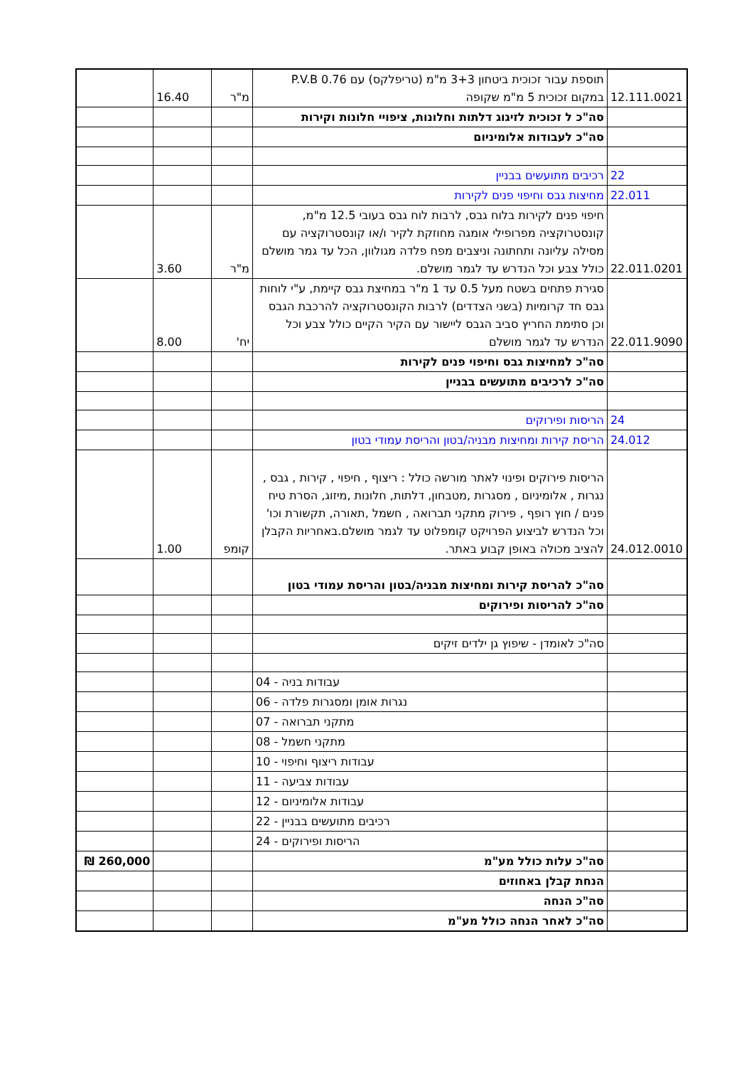| 12.111.0021 | תוספת עבור זכוכית ביטחון 3+3 מ"מ (טריפלקס) עם P.V.B 0.76 במקום זכוכית 5 מ"מ שקופה | מ"ר | 16.40 | |
| | סה"כ ל זכוכית לזיגוג דלתות וחלונות, ציפויי חלונות וקירות | | | |
| | סה"כ לעבודות אלומיניום | | | |
| 22 | רכיבים מתועשים בבניין | | | |
| 22.011 | מחיצות גבס וחיפוי פנים לקירות | | | |
| 22.011.0201 | חיפוי פנים לקירות בלוח גבס, לרבות לוח גבס בעובי 12.5 מ"מ, קונסטרוקציה מפרופילי אומגה מחוזקת לקיר ו/או קונסטרוקציה עם מסילה עליונה ותחתונה וניצבים מפח פלדה מגולוון, הכל עד גמר מושלם כולל צבע וכל הנדרש עד לגמר מושלם. | מ"ר | 3.60 | |
| 22.011.9090 | סגירת פתחים בשטח מעל 0.5 עד 1 מ"ר במחיצת גבס קיימת, ע"י לוחות גבס חד קרומיות (בשני הצדדים) לרבות הקונסטרוקציה להרכבת הגבס וכן סתימת החריץ סביב הגבס ליישור עם הקיר הקיים כולל צבע וכל הנדרש עד לגמר מושלם | יח' | 8.00 | |
| | סה"כ למחיצות גבס וחיפוי פנים לקירות | | | |
| | סה"כ לרכיבים מתועשים בבניין | | | |
| 24 | הריסות ופירוקים | | | |
| 24.012 | הריסת קירות ומחיצות מבניה/בטון והריסת עמודי בטון | | | |
| 24.012.0010 | הריסות פירוקים ופינוי לאתר מורשה כולל : ריצוף , חיפוי , קירות , גבס , נגרות , אלומיניום , מסגרות ,מטבחון, דלתות, חלונות ,מיזוג, הסרת טיח פנים / חוץ רופף , פירוק מתקני תברואה , חשמל ,תאורה, תקשורת וכו' וכל הנדרש לביצוע הפרויקט קומפלוט עד לגמר מושלם.באחריות הקבלן להציב מכולה באופן קבוע באתר. | קומפ | 1.00 | |
| | סה"כ להריסת קירות ומחיצות מבניה/בטון והריסת עמודי בטון | | | |
| | סה"כ להריסות ופירוקים | | | |
| | סה"כ לאומדן - שיפוץ גן ילדים זיקים | | | |
| | עבודות בניה - 04 | | | |
| | נגרות אומן ומסגרות פלדה - 06 | | | |
| | מתקני תברואה - 07 | | | |
| | מתקני חשמל - 08 | | | |
| | עבודות ריצוף וחיפוי - 10 | | | |
| | עבודות צביעה - 11 | | | |
| | עבודות אלומיניום - 12 | | | |
| | רכיבים מתועשים בבניין - 22 | | | |
| | הריסות ופירוקים - 24 | | | |
| | סה"כ עלות כולל מע"מ | | | 260,000 ₪ |
| | הנחת קבלן באחוזים | | | |
| | סה"כ הנחה | | | |
| | סה"כ לאחר הנחה כולל מע"מ | | | |